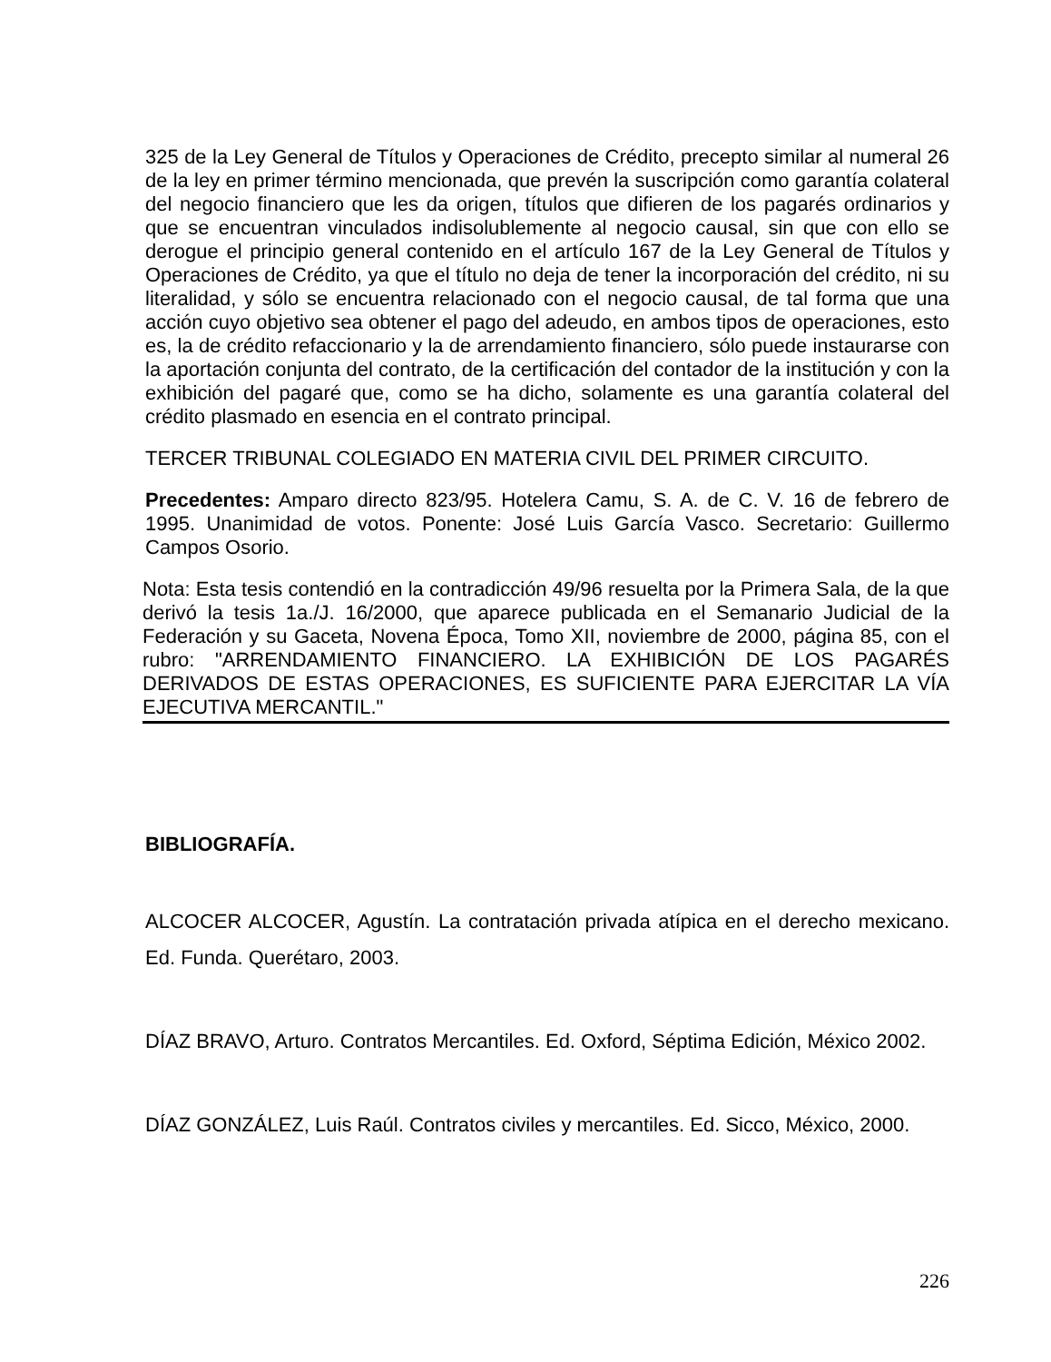325 de la Ley General de Títulos y Operaciones de Crédito, precepto similar al numeral 26 de la ley en primer término mencionada, que prevén la suscripción como garantía colateral del negocio financiero que les da origen, títulos que difieren de los pagarés ordinarios y que se encuentran vinculados indisolublemente al negocio causal, sin que con ello se derogue el principio general contenido en el artículo 167 de la Ley General de Títulos y Operaciones de Crédito, ya que el título no deja de tener la incorporación del crédito, ni su literalidad, y sólo se encuentra relacionado con el negocio causal, de tal forma que una acción cuyo objetivo sea obtener el pago del adeudo, en ambos tipos de operaciones, esto es, la de crédito refaccionario y la de arrendamiento financiero, sólo puede instaurarse con la aportación conjunta del contrato, de la certificación del contador de la institución y con la exhibición del pagaré que, como se ha dicho, solamente es una garantía colateral del crédito plasmado en esencia en el contrato principal.
TERCER TRIBUNAL COLEGIADO EN MATERIA CIVIL DEL PRIMER CIRCUITO.
Precedentes: Amparo directo 823/95. Hotelera Camu, S. A. de C. V. 16 de febrero de 1995. Unanimidad de votos. Ponente: José Luis García Vasco. Secretario: Guillermo Campos Osorio.
Nota: Esta tesis contendió en la contradicción 49/96 resuelta por la Primera Sala, de la que derivó la tesis 1a./J. 16/2000, que aparece publicada en el Semanario Judicial de la Federación y su Gaceta, Novena Época, Tomo XII, noviembre de 2000, página 85, con el rubro: "ARRENDAMIENTO FINANCIERO. LA EXHIBICIÓN DE LOS PAGARÉS DERIVADOS DE ESTAS OPERACIONES, ES SUFICIENTE PARA EJERCITAR LA VÍA EJECUTIVA MERCANTIL."
BIBLIOGRAFÍA.
ALCOCER ALCOCER, Agustín. La contratación privada atípica en el derecho mexicano. Ed. Funda. Querétaro, 2003.
DÍAZ BRAVO, Arturo. Contratos Mercantiles. Ed. Oxford, Séptima Edición, México 2002.
DÍAZ GONZÁLEZ, Luis Raúl. Contratos civiles y mercantiles. Ed. Sicco, México, 2000.
226